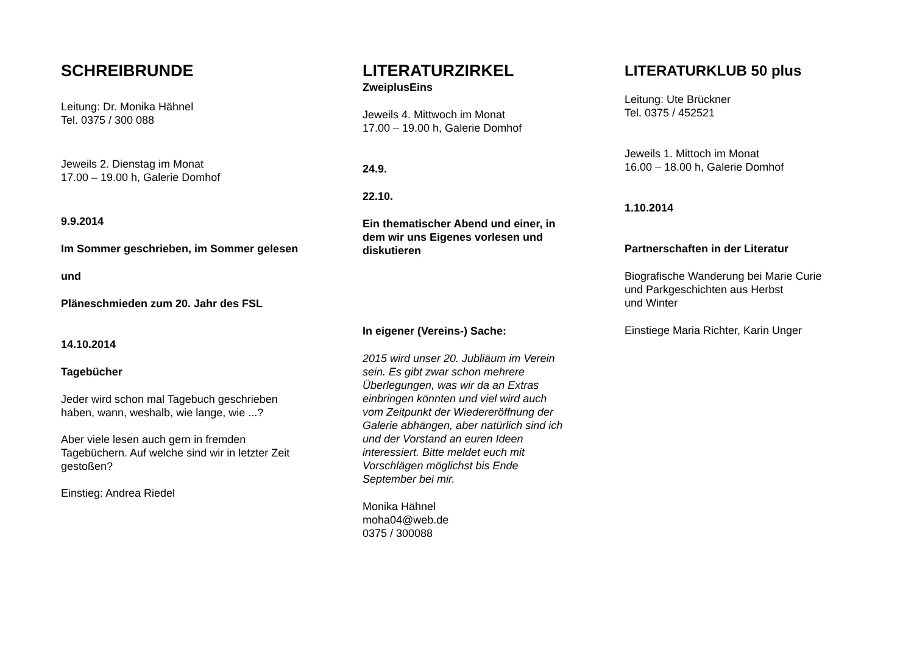SCHREIBRUNDE
Leitung: Dr. Monika Hähnel
Tel. 0375 / 300 088
Jeweils 2. Dienstag im Monat
17.00 – 19.00 h, Galerie Domhof
9.9.2014
Im Sommer geschrieben, im Sommer gelesen
und
Pläneschmieden zum 20. Jahr des FSL
14.10.2014
Tagebücher
Jeder wird schon mal Tagebuch geschrieben
haben, wann, weshalb, wie lange, wie ...?
Aber viele lesen auch gern in fremden
Tagebüchern. Auf welche sind wir in letzter Zeit
gestoßen?
Einstieg: Andrea Riedel
LITERATURZIRKEL
ZweiplusEins
Jeweils 4. Mittwoch im Monat
17.00 – 19.00 h, Galerie Domhof
24.9.
22.10.
Ein thematischer Abend und einer, in
dem wir uns Eigenes vorlesen und
diskutieren
In eigener (Vereins-) Sache:
2015 wird unser 20. Jubliäum im Verein
sein. Es gibt zwar schon mehrere
Überlegungen, was wir da an Extras
einbringen könnten und viel wird auch
vom Zeitpunkt der Wiedereröffnung der
Galerie abhängen, aber natürlich sind ich
und der Vorstand an euren Ideen
interessiert. Bitte meldet euch mit
Vorschlägen möglichst bis Ende
September bei mir.
Monika Hähnel
moha04@web.de
0375 / 300088
LITERATURKLUB 50 plus
Leitung: Ute Brückner
Tel. 0375 / 452521
Jeweils 1. Mittoch im Monat
16.00 – 18.00 h, Galerie Domhof
1.10.2014
Partnerschaften in der Literatur
Biografische Wanderung bei Marie Curie
und Parkgeschichten aus Herbst
und Winter
Einstiege Maria Richter, Karin Unger